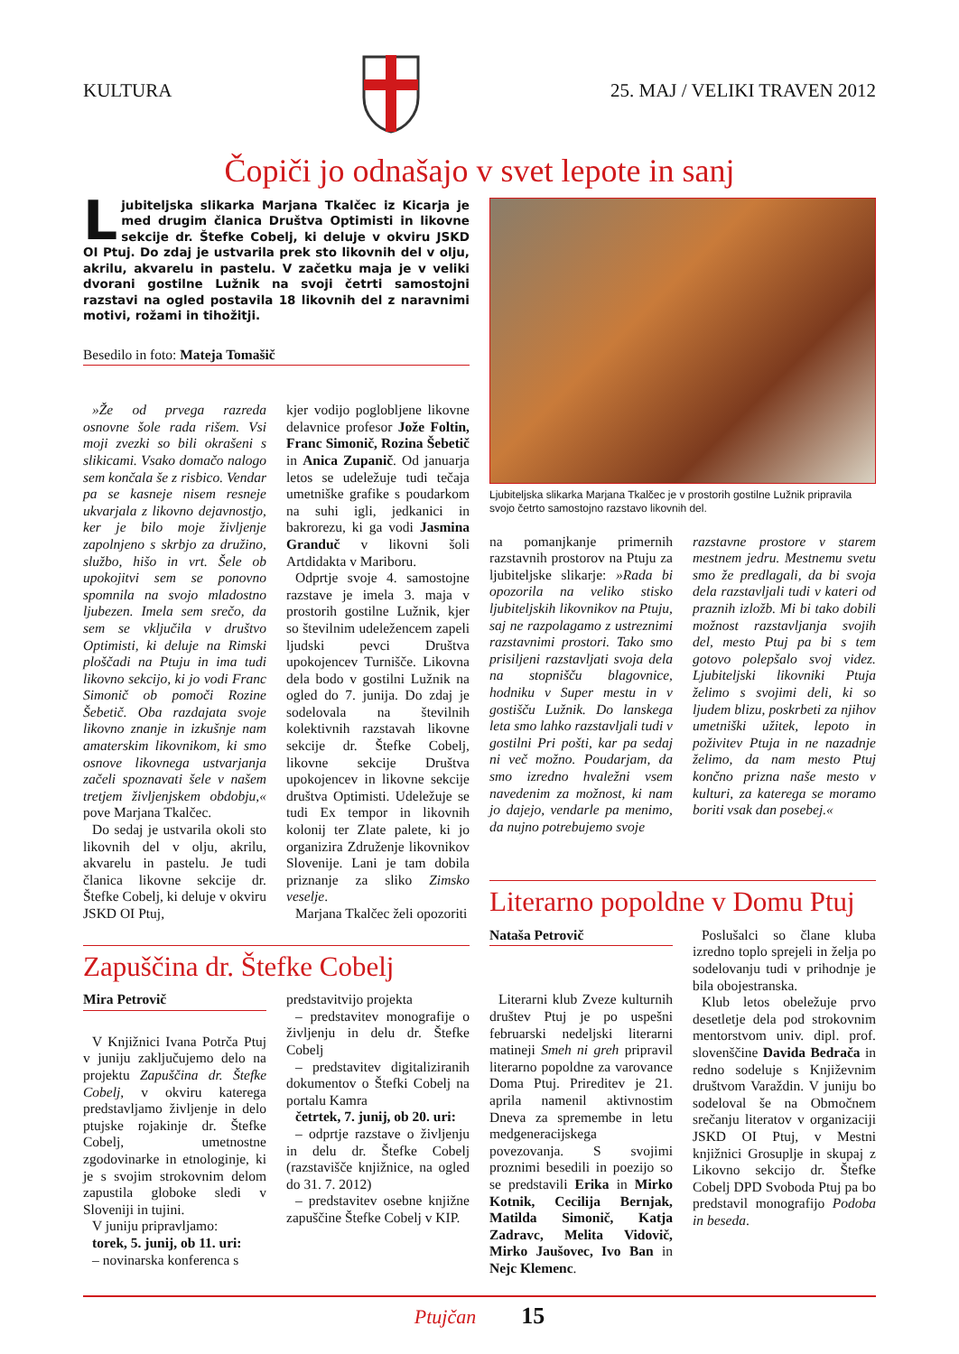KULTURA 25. MAJ / VELIKI TRAVEN 2012
Čopiči jo odnašajo v svet lepote in sanj
Ljubiteljska slikarka Marjana Tkalčec iz Kicarja je med drugim članica Društva Optimisti in likovne sekcije dr. Štefke Cobelj, ki deluje v okviru JSKD OI Ptuj. Do zdaj je ustvarila prek sto likovnih del v olju, akrilu, akvarelu in pastelu. V začetku maja je v veliki dvorani gostilne Lužnik na svoji četrti samostojni razstavi na ogled postavila 18 likovnih del z naravnimi motivi, rožami in tihožitji.
Besedilo in foto: Mateja Tomašič
»Že od prvega razreda osnovne šole rada rišem. Vsi moji zvezki so bili okrašeni s slikicami. Vsako domačo nalogo sem končala še z risbico. Vendar pa se kasneje nisem resneje ukvarjala z likovno dejavnostjo, ker je bilo moje življenje zapolnjeno s skrbjo za družino, službo, hišo in vrt. Šele ob upokojitvi sem se ponovno spomnila na svojo mladostno ljubezen. Imela sem srečo, da sem se vključila v društvo Optimisti, ki deluje na Rimski ploščadi na Ptuju in ima tudi likovno sekcijo, ki jo vodi Franc Simonič ob pomoči Rozine Šebetič. Oba razdajata svoje likovno znanje in izkušnje nam amaterskim likovnikom, ki smo osnove likovnega ustvarjanja začeli spoznavati šele v našem tretjem življenjskem obdobju,« pove Marjana Tkalčec.
Do sedaj je ustvarila okoli sto likovnih del v olju, akrilu, akvarelu in pastelu. Je tudi članica likovne sekcije dr. Štefke Cobelj, ki deluje v okviru JSKD OI Ptuj,
kjer vodijo poglobljene likovne delavnice profesor Jože Foltin, Franc Simonič, Rozina Šebetič in Anica Zupanič. Od januarja letos se udeležuje tudi tečaja umetniške grafike s poudarkom na suhi igli, jedkanici in bakrorezu, ki ga vodi Jasmina Granduč v likovni šoli Artdidakta v Mariboru.
Odprtje svoje 4. samostojne razstave je imela 3. maja v prostorih gostilne Lužnik, kjer so številnim udeležencem zapeli ljudski pevci Društva upokojencev Turnišče. Likovna dela bodo v gostilni Lužnik na ogled do 7. junija. Do zdaj je sodelovala na številnih kolektivnih razstavah likovne sekcije dr. Štefke Cobelj, likovne sekcije Društva upokojencev in likovne sekcije društva Optimisti. Udeležuje se tudi Ex tempor in likovnih kolonij ter Zlate palete, ki jo organizira Združenje likovnikov Slovenije. Lani je tam dobila priznanje za sliko Zimsko veselje.
Marjana Tkalčec želi opozoriti
Zapuščina dr. Štefke Cobelj
Mira Petrovič
V Knjižnici Ivana Potrča Ptuj v juniju zaključujemo delo na projektu Zapuščina dr. Štefke Cobelj, v okviru katerega predstavljamo življenje in delo ptujske rojakinje dr. Štefke Cobelj, umetnostne zgodovinarke in etnologinje, ki je s svojim strokovnim delom zapustila globoke sledi v Sloveniji in tujini.
V juniju pripravljamo:
torek, 5. junij, ob 11. uri:
– novinarska konferenca s
predstavitvijo projekta
– predstavitev monografije o življenju in delu dr. Štefke Cobelj
– predstavitev digitaliziranih dokumentov o Štefki Cobelj na portalu Kamra
četrtek, 7. junij, ob 20. uri:
– odprtje razstave o življenju in delu dr. Štefke Cobelj (razstavišče knjižnice, na ogled do 31. 7. 2012)
– predstavitev osebne knjižne zapuščine Štefke Cobelj v KIP.
Ljubiteljska slikarka Marjana Tkalčec je v prostorih gostilne Lužnik pripravila svojo četrto samostojno razstavo likovnih del.
na pomanjkanje primernih razstavnih prostorov na Ptuju za ljubiteljske slikarje: »Rada bi opozorila na veliko stisko ljubiteljskih likovnikov na Ptuju, saj ne razpolagamo z ustreznimi razstavnimi prostori. Tako smo prisiljeni razstavljati svoja dela na stopnišču blagovnice, hodniku v Super mestu in v gostišču Lužnik. Do lanskega leta smo lahko razstavljali tudi v gostilni Pri pošti, kar pa sedaj ni več možno. Poudarjam, da smo izredno hvaležni vsem navedenim za možnost, ki nam jo dajejo, vendarle pa menimo, da nujno potrebujemo svoje
razstavne prostore v starem mestnem jedru. Mestnemu svetu smo že predlagali, da bi svoja dela razstavljali tudi v kateri od praznih izložb. Mi bi tako dobili možnost razstavljanja svojih del, mesto Ptuj pa bi s tem gotovo polepšalo svoj videz. Ljubiteljski likovniki Ptuja želimo s svojimi deli, ki so ljudem blizu, poskrbeti za njihov umetniški užitek, lepoto in poživitev Ptuja in ne nazadnje želimo, da nam mesto Ptuj končno prizna naše mesto v kulturi, za katerega se moramo boriti vsak dan posebej.«
Literarno popoldne v Domu Ptuj
Nataša Petrovič
Literarni klub Zveze kulturnih društev Ptuj je po uspešni februarski nedeljski literarni matineji Smeh ni greh pripravil literarno popoldne za varovance Doma Ptuj. Prireditev je 21. aprila namenil aktivnostim Dneva za spremembe in letu medgeneracijskega povezovanja. S svojimi proznimi besedili in poezijo so se predstavili Erika in Mirko Kotnik, Cecilija Bernjak, Matilda Simonič, Katja Zadravc, Melita Vidovič, Mirko Jaušovec, Ivo Ban in Nejc Klemenc.
Poslušalci so člane kluba izredno toplo sprejeli in želja po sodelovanju tudi v prihodnje je bila obojestranska.
Klub letos obeležuje prvo desetletje dela pod strokovnim mentorstvom univ. dipl. prof. slovenščine Davida Bedrača in redno sodeluje s Književnim društvom Varaždin. V juniju bo sodeloval še na Območnem srečanju literatov v organizaciji JSKD OI Ptuj, v Mestni knjižnici Grosuplje in skupaj z Likovno sekcijo dr. Štefke Cobelj DPD Svoboda Ptuj pa bo predstavil monografijo Podoba in beseda.
Ptujčan 15